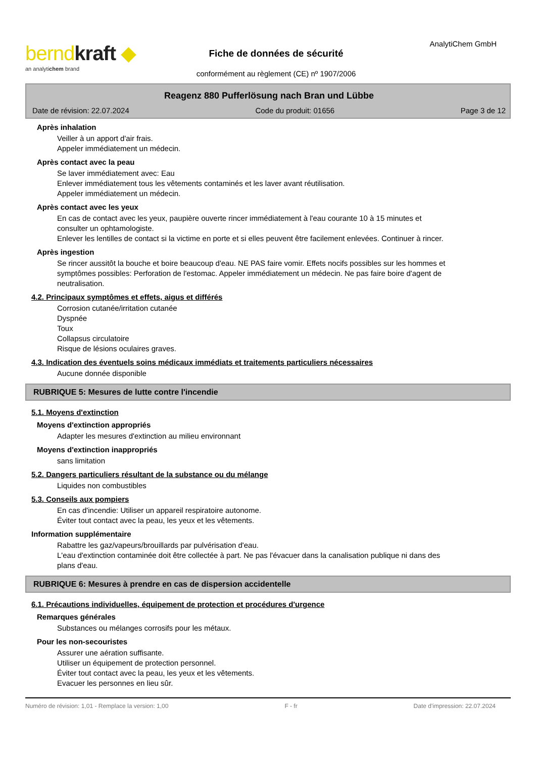berndkraft ◆
an analytichem brand
Fiche de données de sécurité
conformément au règlement (CE) nº 1907/2006
AnalytiChem GmbH
Reagenz 880 Pufferlösung nach Bran und Lübbe
Date de révision: 22.07.2024 Code du produit: 01656 Page 3 de 12
Après inhalation
Veiller à un apport d'air frais.
Appeler immédiatement un médecin.
Après contact avec la peau
Se laver immédiatement avec: Eau
Enlever immédiatement tous les vêtements contaminés et les laver avant réutilisation.
Appeler immédiatement un médecin.
Après contact avec les yeux
En cas de contact avec les yeux, paupière ouverte rincer immédiatement à l'eau courante 10 à 15 minutes et consulter un ophtamologiste.
Enlever les lentilles de contact si la victime en porte et si elles peuvent être facilement enlevées. Continuer à rincer.
Après ingestion
Se rincer aussitôt la bouche et boire beaucoup d'eau. NE PAS faire vomir. Effets nocifs possibles sur les hommes et symptômes possibles: Perforation de l'estomac. Appeler immédiatement un médecin. Ne pas faire boire d'agent de neutralisation.
4.2. Principaux symptômes et effets, aigus et différés
Corrosion cutanée/irritation cutanée
Dyspnée
Toux
Collapsus circulatoire
Risque de lésions oculaires graves.
4.3. Indication des éventuels soins médicaux immédiats et traitements particuliers nécessaires
Aucune donnée disponible
RUBRIQUE 5: Mesures de lutte contre l'incendie
5.1. Moyens d'extinction
Moyens d'extinction appropriés
Adapter les mesures d'extinction au milieu environnant
Moyens d'extinction inappropriés
sans limitation
5.2. Dangers particuliers résultant de la substance ou du mélange
Liquides non combustibles
5.3. Conseils aux pompiers
En cas d'incendie: Utiliser un appareil respiratoire autonome.
Éviter tout contact avec la peau, les yeux et les vêtements.
Information supplémentaire
Rabattre les gaz/vapeurs/brouillards par pulvérisation d'eau.
L'eau d'extinction contaminée doit être collectée à part. Ne pas l'évacuer dans la canalisation publique ni dans des plans d'eau.
RUBRIQUE 6: Mesures à prendre en cas de dispersion accidentelle
6.1. Précautions individuelles, équipement de protection et procédures d'urgence
Remarques générales
Substances ou mélanges corrosifs pour les métaux.
Pour les non-secouristes
Assurer une aération suffisante.
Utiliser un équipement de protection personnel.
Éviter tout contact avec la peau, les yeux et les vêtements.
Evacuer les personnes en lieu sûr.
Numéro de révision: 1,01 - Remplace la version: 1,00 F - fr Date d'impression: 22.07.2024